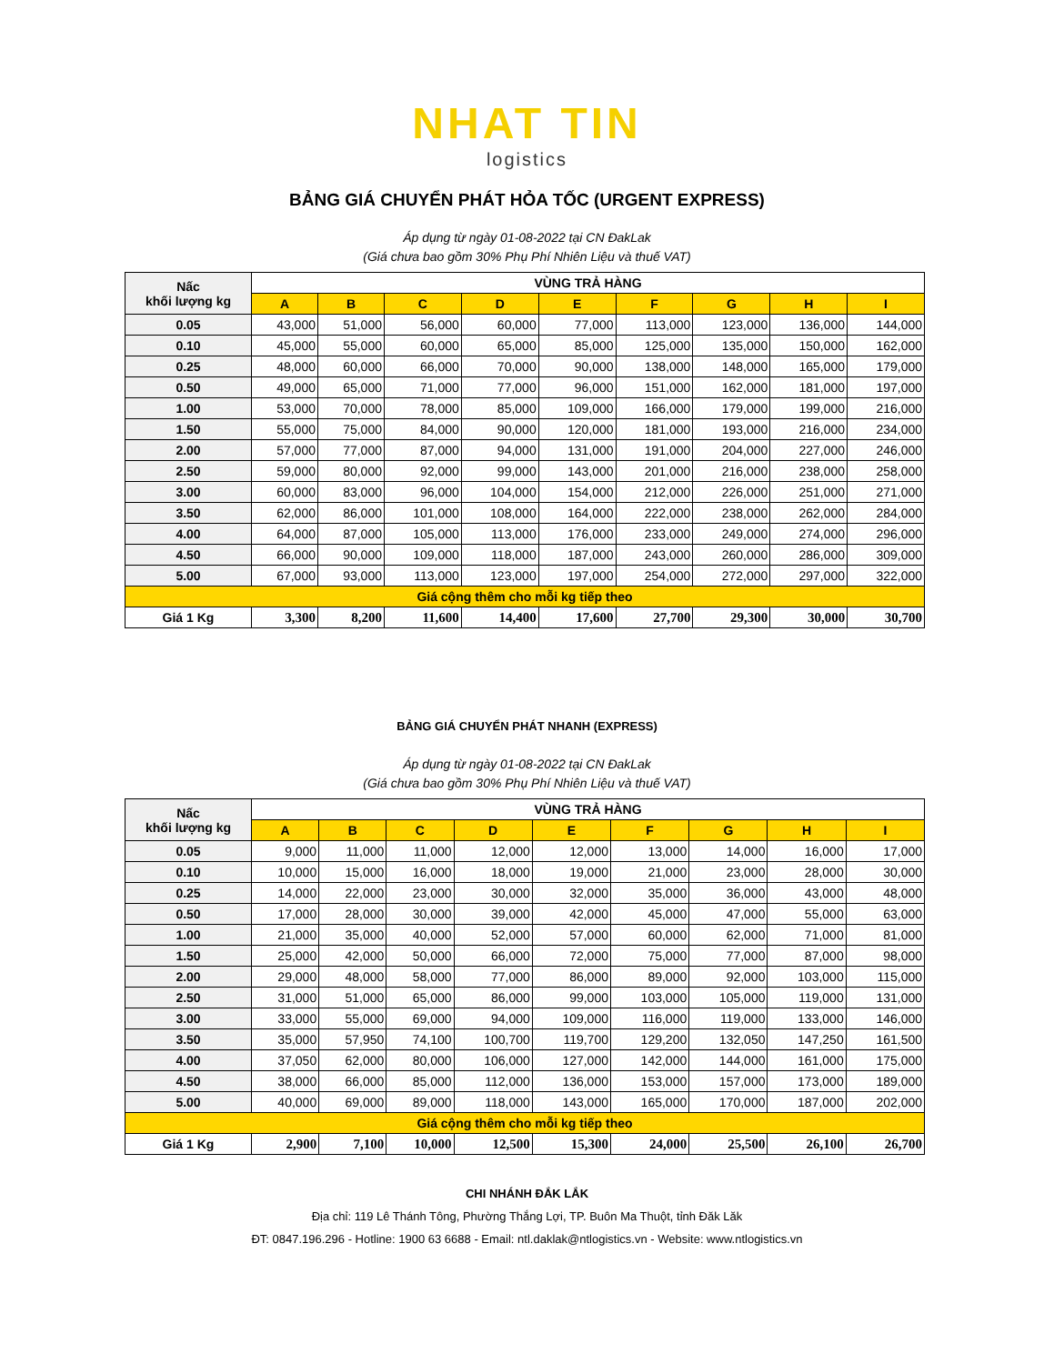NHAT TIN
logistics
BẢNG GIÁ CHUYỂN PHÁT HỎA TỐC (URGENT EXPRESS)
Áp dụng từ ngày 01-08-2022 tại CN ĐakLak
(Giá chưa bao gồm 30% Phụ Phí Nhiên Liệu và thuế VAT)
| Nấc khối lượng kg | VÙNG TRẢ HÀNG | | | | | | | | |
| --- | --- | --- | --- | --- | --- | --- | --- | --- | --- |
| | A | B | C | D | E | F | G | H | I |
| 0.05 | 43,000 | 51,000 | 56,000 | 60,000 | 77,000 | 113,000 | 123,000 | 136,000 | 144,000 |
| 0.10 | 45,000 | 55,000 | 60,000 | 65,000 | 85,000 | 125,000 | 135,000 | 150,000 | 162,000 |
| 0.25 | 48,000 | 60,000 | 66,000 | 70,000 | 90,000 | 138,000 | 148,000 | 165,000 | 179,000 |
| 0.50 | 49,000 | 65,000 | 71,000 | 77,000 | 96,000 | 151,000 | 162,000 | 181,000 | 197,000 |
| 1.00 | 53,000 | 70,000 | 78,000 | 85,000 | 109,000 | 166,000 | 179,000 | 199,000 | 216,000 |
| 1.50 | 55,000 | 75,000 | 84,000 | 90,000 | 120,000 | 181,000 | 193,000 | 216,000 | 234,000 |
| 2.00 | 57,000 | 77,000 | 87,000 | 94,000 | 131,000 | 191,000 | 204,000 | 227,000 | 246,000 |
| 2.50 | 59,000 | 80,000 | 92,000 | 99,000 | 143,000 | 201,000 | 216,000 | 238,000 | 258,000 |
| 3.00 | 60,000 | 83,000 | 96,000 | 104,000 | 154,000 | 212,000 | 226,000 | 251,000 | 271,000 |
| 3.50 | 62,000 | 86,000 | 101,000 | 108,000 | 164,000 | 222,000 | 238,000 | 262,000 | 284,000 |
| 4.00 | 64,000 | 87,000 | 105,000 | 113,000 | 176,000 | 233,000 | 249,000 | 274,000 | 296,000 |
| 4.50 | 66,000 | 90,000 | 109,000 | 118,000 | 187,000 | 243,000 | 260,000 | 286,000 | 309,000 |
| 5.00 | 67,000 | 93,000 | 113,000 | 123,000 | 197,000 | 254,000 | 272,000 | 297,000 | 322,000 |
| Giá cộng thêm cho mỗi kg tiếp theo | | | | | | | | | |
| Giá 1 Kg | 3,300 | 8,200 | 11,600 | 14,400 | 17,600 | 27,700 | 29,300 | 30,000 | 30,700 |
BẢNG GIÁ CHUYỂN PHÁT NHANH (EXPRESS)
Áp dụng từ ngày 01-08-2022 tại CN ĐakLak
(Giá chưa bao gồm 30% Phụ Phí Nhiên Liệu và thuế VAT)
| Nấc khối lượng kg | VÙNG TRẢ HÀNG | | | | | | | | |
| --- | --- | --- | --- | --- | --- | --- | --- | --- | --- |
| | A | B | C | D | E | F | G | H | I |
| 0.05 | 9,000 | 11,000 | 11,000 | 12,000 | 12,000 | 13,000 | 14,000 | 16,000 | 17,000 |
| 0.10 | 10,000 | 15,000 | 16,000 | 18,000 | 19,000 | 21,000 | 23,000 | 28,000 | 30,000 |
| 0.25 | 14,000 | 22,000 | 23,000 | 30,000 | 32,000 | 35,000 | 36,000 | 43,000 | 48,000 |
| 0.50 | 17,000 | 28,000 | 30,000 | 39,000 | 42,000 | 45,000 | 47,000 | 55,000 | 63,000 |
| 1.00 | 21,000 | 35,000 | 40,000 | 52,000 | 57,000 | 60,000 | 62,000 | 71,000 | 81,000 |
| 1.50 | 25,000 | 42,000 | 50,000 | 66,000 | 72,000 | 75,000 | 77,000 | 87,000 | 98,000 |
| 2.00 | 29,000 | 48,000 | 58,000 | 77,000 | 86,000 | 89,000 | 92,000 | 103,000 | 115,000 |
| 2.50 | 31,000 | 51,000 | 65,000 | 86,000 | 99,000 | 103,000 | 105,000 | 119,000 | 131,000 |
| 3.00 | 33,000 | 55,000 | 69,000 | 94,000 | 109,000 | 116,000 | 119,000 | 133,000 | 146,000 |
| 3.50 | 35,000 | 57,950 | 74,100 | 100,700 | 119,700 | 129,200 | 132,050 | 147,250 | 161,500 |
| 4.00 | 37,050 | 62,000 | 80,000 | 106,000 | 127,000 | 142,000 | 144,000 | 161,000 | 175,000 |
| 4.50 | 38,000 | 66,000 | 85,000 | 112,000 | 136,000 | 153,000 | 157,000 | 173,000 | 189,000 |
| 5.00 | 40,000 | 69,000 | 89,000 | 118,000 | 143,000 | 165,000 | 170,000 | 187,000 | 202,000 |
| Giá cộng thêm cho mỗi kg tiếp theo | | | | | | | | | |
| Giá 1 Kg | 2,900 | 7,100 | 10,000 | 12,500 | 15,300 | 24,000 | 25,500 | 26,100 | 26,700 |
CHI NHÁNH ĐẮK LẮK
Địa chỉ: 119 Lê Thánh Tông, Phường Thắng Lợi, TP. Buôn Ma Thuột, tỉnh Đăk Lăk
ĐT: 0847.196.296 - Hotline: 1900 63 6688 - Email: ntl.daklak@ntlogistics.vn - Website: www.ntlogistics.vn